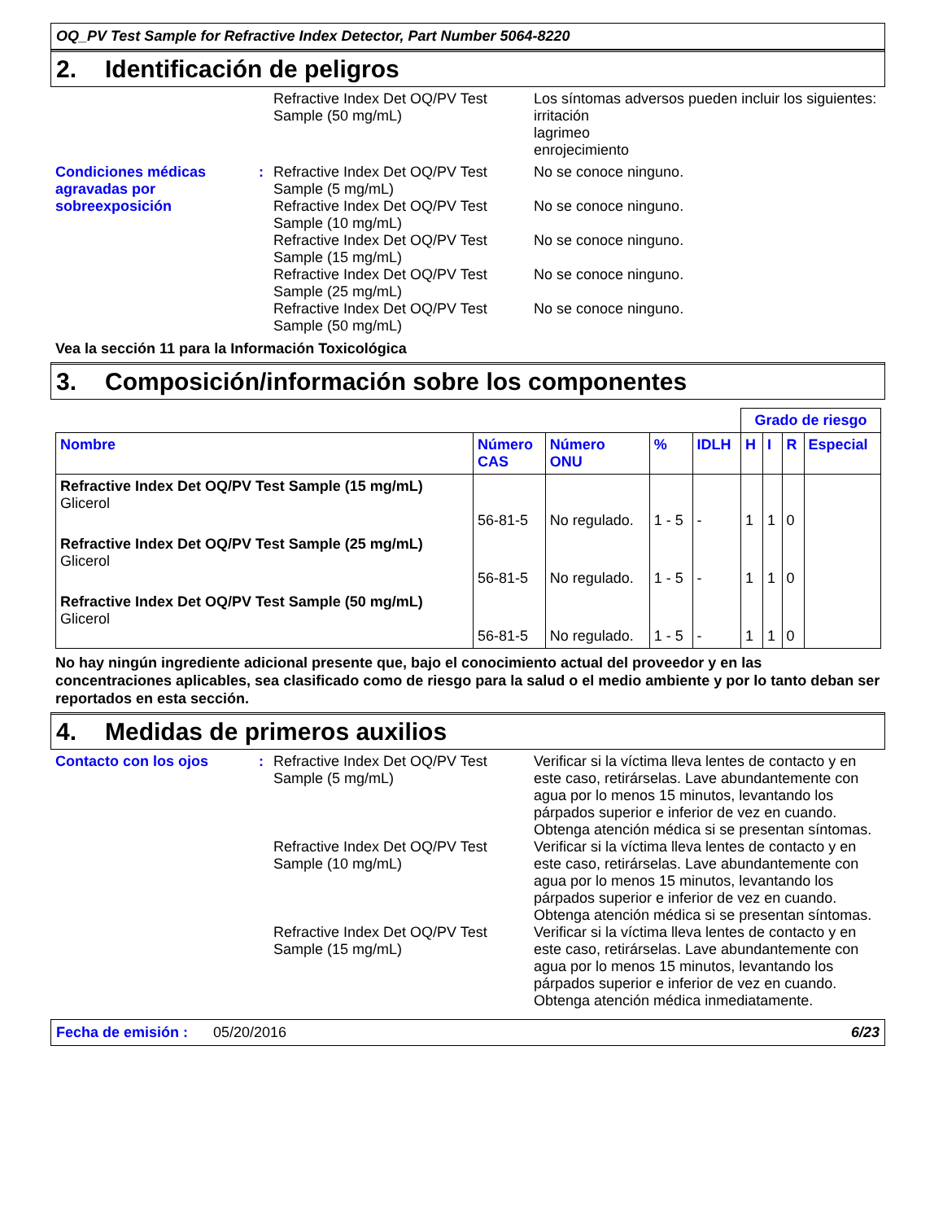OQ_PV Test Sample for Refractive Index Detector, Part Number 5064-8220
2. Identificación de peligros
Refractive Index Det OQ/PV Test Sample (50 mg/mL)
Los síntomas adversos pueden incluir los siguientes:
irritación
lagrimeo
enrojecimiento
Condiciones médicas agravadas por sobreexposición
:
Refractive Index Det OQ/PV Test Sample (5 mg/mL)
No se conoce ninguno.
Refractive Index Det OQ/PV Test Sample (10 mg/mL)
No se conoce ninguno.
Refractive Index Det OQ/PV Test Sample (15 mg/mL)
No se conoce ninguno.
Refractive Index Det OQ/PV Test Sample (25 mg/mL)
No se conoce ninguno.
Refractive Index Det OQ/PV Test Sample (50 mg/mL)
No se conoce ninguno.
Vea la sección 11 para la Información Toxicológica
3. Composición/información sobre los componentes
| | | | | | Grado de riesgo | | | |
| --- | --- | --- | --- | --- | --- | --- | --- | --- |
| Nombre | Número CAS | Número ONU | % | IDLH | H | I | R | Especial |
| Refractive Index Det OQ/PV Test Sample (15 mg/mL) Glicerol | 56-81-5 | No regulado. | 1 - 5 | - | 1 | 1 | 0 | |
| Refractive Index Det OQ/PV Test Sample (25 mg/mL) Glicerol | 56-81-5 | No regulado. | 1 - 5 | - | 1 | 1 | 0 | |
| Refractive Index Det OQ/PV Test Sample (50 mg/mL) Glicerol | 56-81-5 | No regulado. | 1 - 5 | - | 1 | 1 | 0 | |
No hay ningún ingrediente adicional presente que, bajo el conocimiento actual del proveedor y en las concentraciones aplicables, sea clasificado como de riesgo para la salud o el medio ambiente y por lo tanto deban ser reportados en esta sección.
4. Medidas de primeros auxilios
Contacto con los ojos :
Refractive Index Det OQ/PV Test Sample (5 mg/mL)
Verificar si la víctima lleva lentes de contacto y en este caso, retirárselas. Lave abundantemente con agua por lo menos 15 minutos, levantando los párpados superior e inferior de vez en cuando. Obtenga atención médica si se presentan síntomas.
Refractive Index Det OQ/PV Test Sample (10 mg/mL)
Verificar si la víctima lleva lentes de contacto y en este caso, retirárselas. Lave abundantemente con agua por lo menos 15 minutos, levantando los párpados superior e inferior de vez en cuando. Obtenga atención médica si se presentan síntomas.
Refractive Index Det OQ/PV Test Sample (15 mg/mL)
Verificar si la víctima lleva lentes de contacto y en este caso, retirárselas. Lave abundantemente con agua por lo menos 15 minutos, levantando los párpados superior e inferior de vez en cuando. Obtenga atención médica inmediatamente.
Fecha de emisión : 05/20/2016 6/23